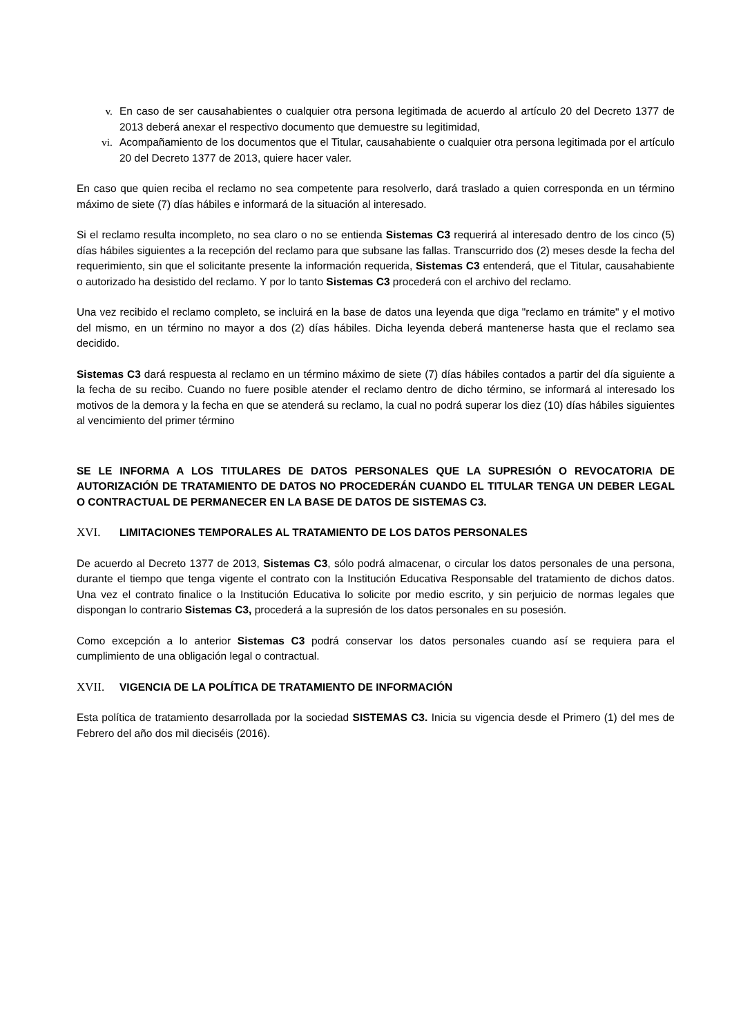v. En caso de ser causahabientes o cualquier otra persona legitimada de acuerdo al artículo 20 del Decreto 1377 de 2013 deberá anexar el respectivo documento que demuestre su legitimidad,
vi. Acompañamiento de los documentos que el Titular, causahabiente o cualquier otra persona legitimada por el artículo 20 del Decreto 1377 de 2013, quiere hacer valer.
En caso que quien reciba el reclamo no sea competente para resolverlo, dará traslado a quien corresponda en un término máximo de siete (7) días hábiles e informará de la situación al interesado.
Si el reclamo resulta incompleto, no sea claro o no se entienda Sistemas C3 requerirá al interesado dentro de los cinco (5) días hábiles siguientes a la recepción del reclamo para que subsane las fallas. Transcurrido dos (2) meses desde la fecha del requerimiento, sin que el solicitante presente la información requerida, Sistemas C3 entenderá, que el Titular, causahabiente o autorizado ha desistido del reclamo. Y por lo tanto Sistemas C3 procederá con el archivo del reclamo.
Una vez recibido el reclamo completo, se incluirá en la base de datos una leyenda que diga "reclamo en trámite" y el motivo del mismo, en un término no mayor a dos (2) días hábiles. Dicha leyenda deberá mantenerse hasta que el reclamo sea decidido.
Sistemas C3 dará respuesta al reclamo en un término máximo de siete (7) días hábiles contados a partir del día siguiente a la fecha de su recibo. Cuando no fuere posible atender el reclamo dentro de dicho término, se informará al interesado los motivos de la demora y la fecha en que se atenderá su reclamo, la cual no podrá superar los diez (10) días hábiles siguientes al vencimiento del primer término
SE LE INFORMA A LOS TITULARES DE DATOS PERSONALES QUE LA SUPRESIÓN O REVOCATORIA DE AUTORIZACIÓN DE TRATAMIENTO DE DATOS NO PROCEDERÁN CUANDO EL TITULAR TENGA UN DEBER LEGAL O CONTRACTUAL DE PERMANECER EN LA BASE DE DATOS DE SISTEMAS C3.
XVI. LIMITACIONES TEMPORALES AL TRATAMIENTO DE LOS DATOS PERSONALES
De acuerdo al Decreto 1377 de 2013, Sistemas C3, sólo podrá almacenar, o circular los datos personales de una persona, durante el tiempo que tenga vigente el contrato con la Institución Educativa Responsable del tratamiento de dichos datos. Una vez el contrato finalice o la Institución Educativa lo solicite por medio escrito, y sin perjuicio de normas legales que dispongan lo contrario Sistemas C3, procederá a la supresión de los datos personales en su posesión.
Como excepción a lo anterior Sistemas C3 podrá conservar los datos personales cuando así se requiera para el cumplimiento de una obligación legal o contractual.
XVII. VIGENCIA DE LA POLÍTICA DE TRATAMIENTO DE INFORMACIÓN
Esta política de tratamiento desarrollada por la sociedad SISTEMAS C3. Inicia su vigencia desde el Primero (1) del mes de Febrero del año dos mil dieciséis (2016).